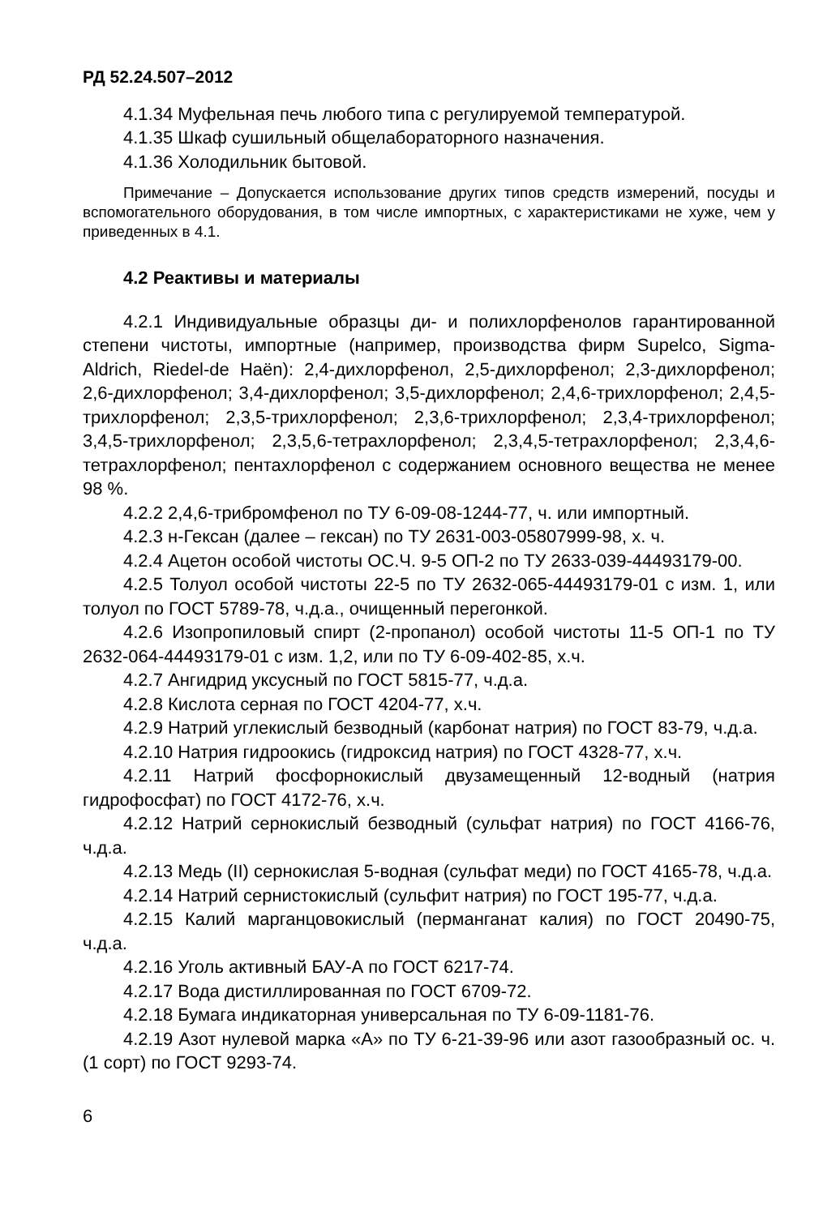РД 52.24.507–2012
4.1.34 Муфельная печь любого типа с регулируемой температурой.
4.1.35 Шкаф сушильный общелабораторного назначения.
4.1.36 Холодильник бытовой.
Примечание – Допускается использование других типов средств измерений, посуды и вспомогательного оборудования, в том числе импортных, с характеристиками не хуже, чем у приведенных в 4.1.
4.2 Реактивы и материалы
4.2.1 Индивидуальные образцы ди- и полихлорфенолов гарантированной степени чистоты, импортные (например, производства фирм Supelco, Sigma-Aldrich, Riedel-de Haën): 2,4-дихлорфенол, 2,5-дихлорфенол; 2,3-дихлорфенол; 2,6-дихлорфенол; 3,4-дихлорфенол; 3,5-дихлорфенол; 2,4,6-трихлорфенол; 2,4,5-трихлорфенол; 2,3,5-трихлорфенол; 2,3,6-трихлорфенол; 2,3,4-трихлорфенол; 3,4,5-трихлорфенол; 2,3,5,6-тетрахлорфенол; 2,3,4,5-тетрахлорфенол; 2,3,4,6-тетрахлорфенол; пентахлорфенол с содержанием основного вещества не менее 98 %.
4.2.2 2,4,6-трибромфенол по ТУ 6-09-08-1244-77, ч. или импортный.
4.2.3 н-Гексан (далее – гексан) по ТУ 2631-003-05807999-98, х. ч.
4.2.4 Ацетон особой чистоты ОС.Ч. 9-5 ОП-2 по ТУ 2633-039-44493179-00.
4.2.5 Толуол особой чистоты 22-5 по ТУ 2632-065-44493179-01 с изм. 1, или толуол по ГОСТ 5789-78, ч.д.а., очищенный перегонкой.
4.2.6 Изопропиловый спирт (2-пропанол) особой чистоты 11-5 ОП-1 по ТУ 2632-064-44493179-01 с изм. 1,2, или по ТУ 6-09-402-85, х.ч.
4.2.7 Ангидрид уксусный по ГОСТ 5815-77, ч.д.а.
4.2.8 Кислота серная по ГОСТ 4204-77, х.ч.
4.2.9 Натрий углекислый безводный (карбонат натрия) по ГОСТ 83-79, ч.д.а.
4.2.10 Натрия гидроокись (гидроксид натрия) по ГОСТ 4328-77, х.ч.
4.2.11 Натрий фосфорнокислый двузамещенный 12-водный (натрия гидрофосфат) по ГОСТ 4172-76, х.ч.
4.2.12 Натрий сернокислый безводный (сульфат натрия) по ГОСТ 4166-76, ч.д.а.
4.2.13 Медь (II) сернокислая 5-водная (сульфат меди) по ГОСТ 4165-78, ч.д.а.
4.2.14 Натрий сернистокислый (сульфит натрия) по ГОСТ 195-77, ч.д.а.
4.2.15 Калий марганцовокислый (перманганат калия) по ГОСТ 20490-75, ч.д.а.
4.2.16 Уголь активный БАУ-А по ГОСТ 6217-74.
4.2.17 Вода дистиллированная по ГОСТ 6709-72.
4.2.18 Бумага индикаторная универсальная по ТУ 6-09-1181-76.
4.2.19 Азот нулевой марка «А» по ТУ 6-21-39-96 или азот газообразный ос. ч. (1 сорт) по ГОСТ 9293-74.
6